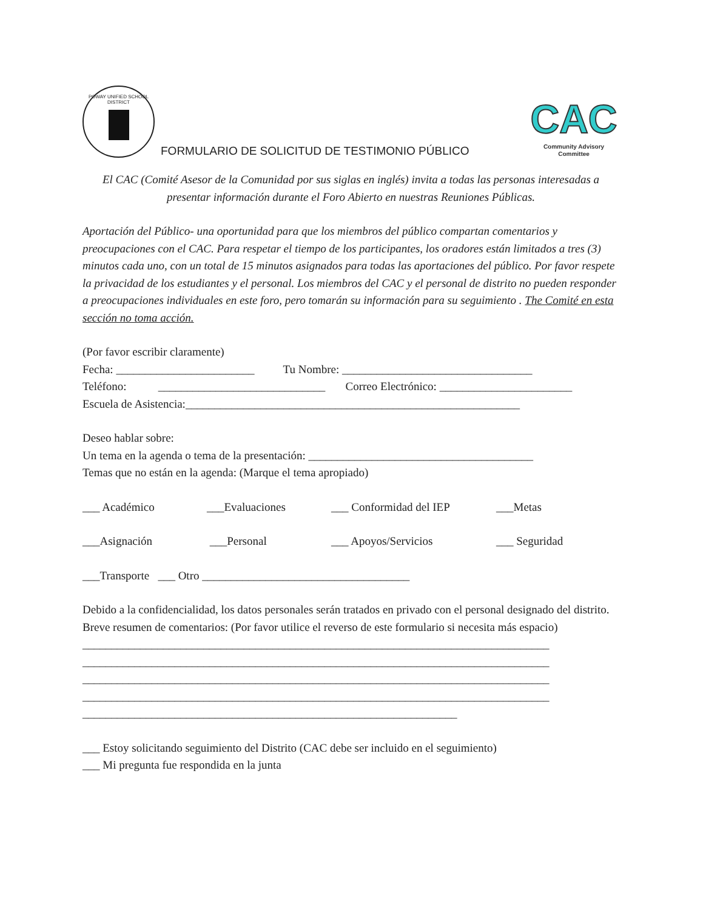POWAY UNIFIED SCHOOL DISTRICT
FORMULARIO DE SOLICITUD DE TESTIMONIO PÚBLICO
CAC
Community Advisory Committee
El CAC (Comité Asesor de la Comunidad por sus siglas en inglés) invita a todas las personas interesadas a presentar información durante el Foro Abierto en nuestras Reuniones Públicas.
Aportación del Público- una oportunidad para que los miembros del público compartan comentarios y preocupaciones con el CAC. Para respetar el tiempo de los participantes, los oradores están limitados a tres (3) minutos cada uno, con un total de 15 minutos asignados para todas las aportaciones del público. Por favor respete la privacidad de los estudiantes y el personal. Los miembros del CAC y el personal de distrito no pueden responder a preocupaciones individuales en este foro, pero tomarán su información para su seguimiento . The Comité en esta sección no toma acción.
(Por favor escribir claramente)
Fecha: ________________________ Tu Nombre: _________________________________
Teléfono: _____________________________ Correo Electrónico: _______________________
Escuela de Asistencia:__________________________________________________________
Deseo hablar sobre:
Un tema en la agenda o tema de la presentación: _______________________________________
Temas que no están en la agenda: (Marque el tema apropiado)
___ Académico ___Evaluaciones ___ Conformidad del IEP ___Metas
___Asignación ___Personal ___ Apoyos/Servicios ___ Seguridad
___Transporte ___ Otro ____________________________________
Debido a la confidencialidad, los datos personales serán tratados en privado con el personal designado del distrito.
Breve resumen de comentarios: (Por favor utilice el reverso de este formulario si necesita más espacio)
_________________________________________________________________________________
_________________________________________________________________________________
_________________________________________________________________________________
_________________________________________________________________________________
_________________________________________________________________
___ Estoy solicitando seguimiento del Distrito (CAC debe ser incluido en el seguimiento)
___ Mi pregunta fue respondida en la junta